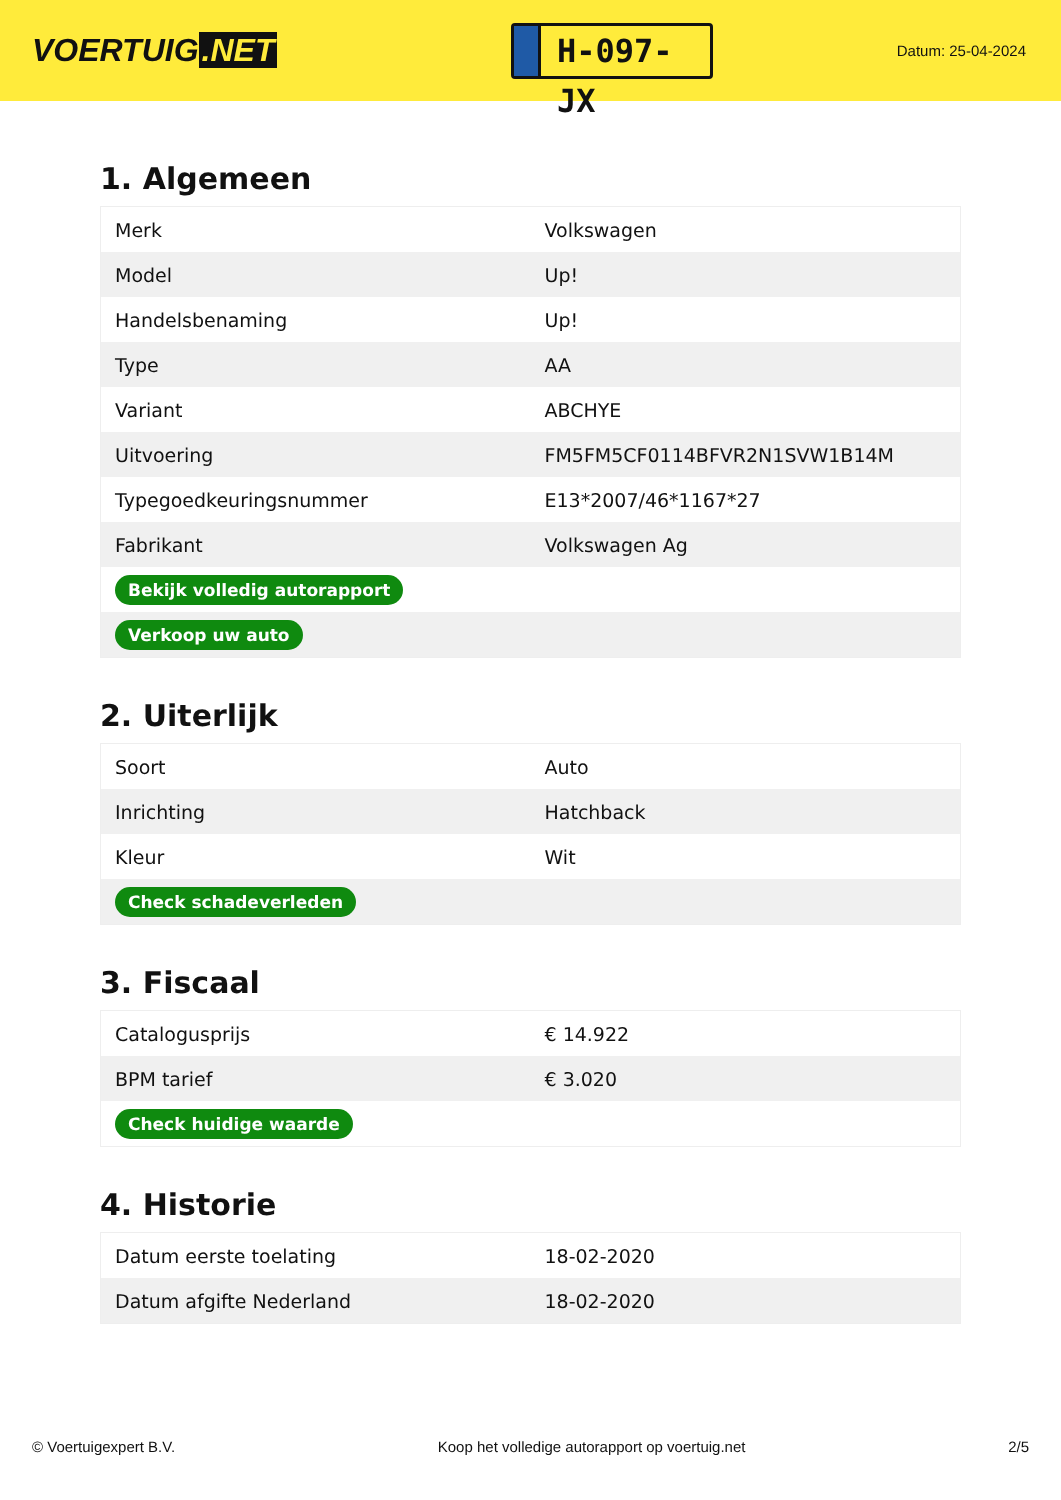VOERTUIG.NET
H-097-JX
Datum: 25-04-2024
1. Algemeen
| Merk | Volkswagen |
| Model | Up! |
| Handelsbenaming | Up! |
| Type | AA |
| Variant | ABCHYE |
| Uitvoering | FM5FM5CF0114BFVR2N1SVW1B14M |
| Typegoedkeuringsnummer | E13*2007/46*1167*27 |
| Fabrikant | Volkswagen Ag |
| Bekijk volledig autorapport | |
| Verkoop uw auto | |
2. Uiterlijk
| Soort | Auto |
| Inrichting | Hatchback |
| Kleur | Wit |
| Check schadeverleden | |
3. Fiscaal
| Catalogusprijs | € 14.922 |
| BPM tarief | € 3.020 |
| Check huidige waarde | |
4. Historie
| Datum eerste toelating | 18-02-2020 |
| Datum afgifte Nederland | 18-02-2020 |
© Voertuigexpert B.V. Koop het volledige autorapport op voertuig.net 2/5